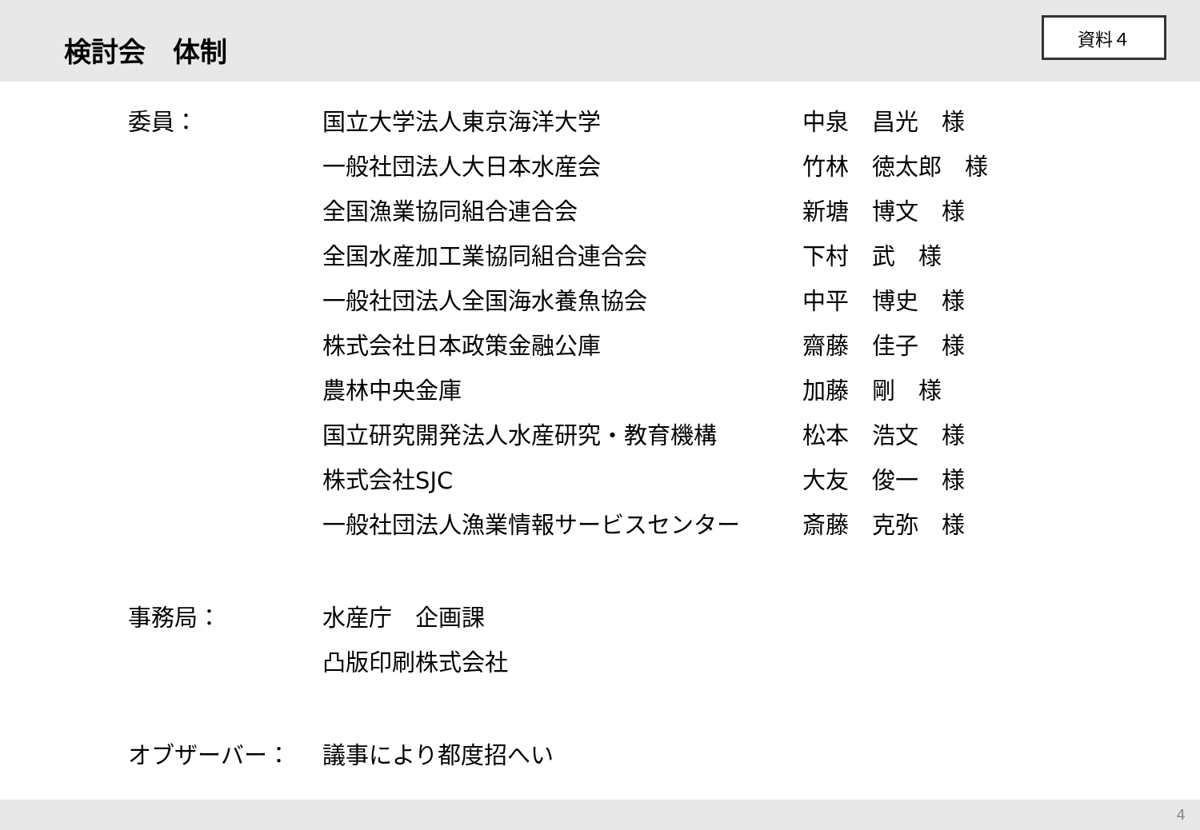検討会　体制
資料４
| 委員： | 国立大学法人東京海洋大学 | 中泉 昌光 様 |
| | 一般社団法人大日本水産会 | 竹林 徳太郎 様 |
| | 全国漁業協同組合連合会 | 新塘 博文 様 |
| | 全国水産加工業協同組合連合会 | 下村 武 様 |
| | 一般社団法人全国海水養魚協会 | 中平 博史 様 |
| | 株式会社日本政策金融公庫 | 齋藤 佳子 様 |
| | 農林中央金庫 | 加藤 剛 様 |
| | 国立研究開発法人水産研究・教育機構 | 松本 浩文 様 |
| | 株式会社SJC | 大友 俊一 様 |
| | 一般社団法人漁業情報サービスセンター | 斎藤 克弥 様 |
| 事務局： | 水産庁 企画課 | |
| | 凸版印刷株式会社 | |
| オブザーバー： | 議事により都度招へい | |
4